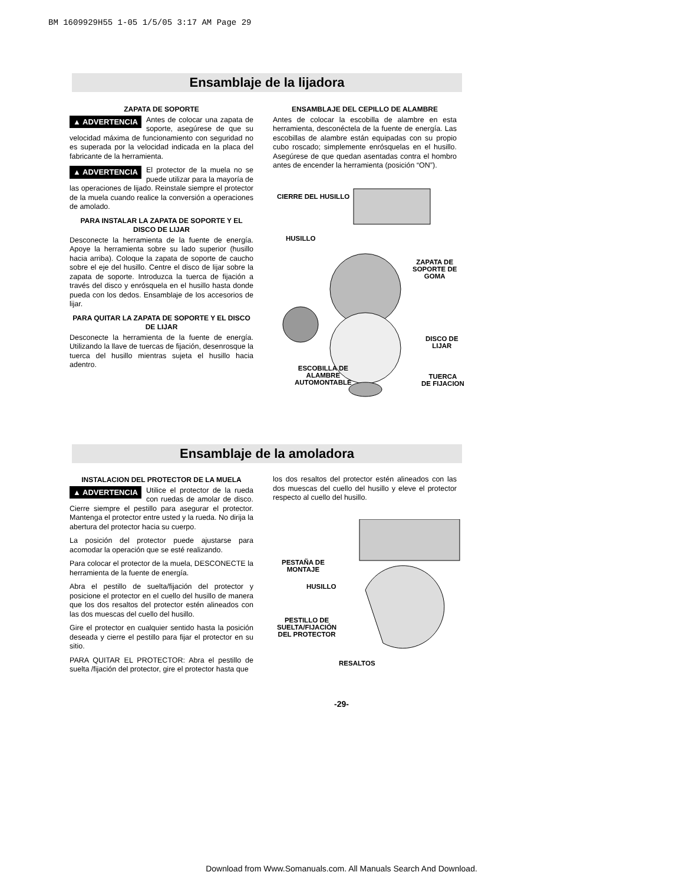BM 1609929H55 1-05 1/5/05 3:17 AM Page 29
Ensamblaje de la lijadora
ZAPATA DE SOPORTE
▲ ADVERTENCIA Antes de colocar una zapata de soporte, asegúrese de que su velocidad máxima de funcionamiento con seguridad no es superada por la velocidad indicada en la placa del fabricante de la herramienta.
▲ ADVERTENCIA El protector de la muela no se puede utilizar para la mayoría de las operaciones de lijado. Reinstale siempre el protector de la muela cuando realice la conversión a operaciones de amolado.
PARA INSTALAR LA ZAPATA DE SOPORTE Y EL DISCO DE LIJAR
Desconecte la herramienta de la fuente de energía. Apoye la herramienta sobre su lado superior (husillo hacia arriba). Coloque la zapata de soporte de caucho sobre el eje del husillo. Centre el disco de lijar sobre la zapata de soporte. Introduzca la tuerca de fijación a través del disco y enrósquela en el husillo hasta donde pueda con los dedos. Ensamblaje de los accesorios de lijar.
PARA QUITAR LA ZAPATA DE SOPORTE Y EL DISCO DE LIJAR
Desconecte la herramienta de la fuente de energía. Utilizando la llave de tuercas de fijación, desenrosque la tuerca del husillo mientras sujeta el husillo hacia adentro.
ENSAMBLAJE DEL CEPILLO DE ALAMBRE
Antes de colocar la escobilla de alambre en esta herramienta, desconéctela de la fuente de energía. Las escobillas de alambre están equipadas con su propio cubo roscado; simplemente enrósquelas en el husillo. Asegúrese de que quedan asentadas contra el hombro antes de encender la herramienta (posición “ON”).
CIERRE DEL HUSILLO
HUSILLO
ZAPATA DE
SOPORTE DE
GOMA
DISCO DE
LIJAR
ESCOBILLA DE
ALAMBRE
AUTOMONTABLE
TUERCA
DE FIJACION
Ensamblaje de la amoladora
INSTALACION DEL PROTECTOR DE LA MUELA
▲ ADVERTENCIA Utilice el protector de la rueda con ruedas de amolar de disco. Cierre siempre el pestillo para asegurar el protector. Mantenga el protector entre usted y la rueda. No dirija la abertura del protector hacia su cuerpo.
La posición del protector puede ajustarse para acomodar la operación que se esté realizando.
Para colocar el protector de la muela, DESCONECTE la herramienta de la fuente de energía.
Abra el pestillo de suelta/fijación del protector y posicione el protector en el cuello del husillo de manera que los dos resaltos del protector estén alineados con las dos muescas del cuello del husillo.
Gire el protector en cualquier sentido hasta la posición deseada y cierre el pestillo para fijar el protector en su sitio.
PARA QUITAR EL PROTECTOR: Abra el pestillo de suelta /fijación del protector, gire el protector hasta que
los dos resaltos del protector estén alineados con las dos muescas del cuello del husillo y eleve el protector respecto al cuello del husillo.
PESTAÑA DE
MONTAJE
HUSILLO
PESTILLO DE
SUELTA/FIJACIÓN
DEL PROTECTOR
RESALTOS
-29-
Download from Www.Somanuals.com. All Manuals Search And Download.